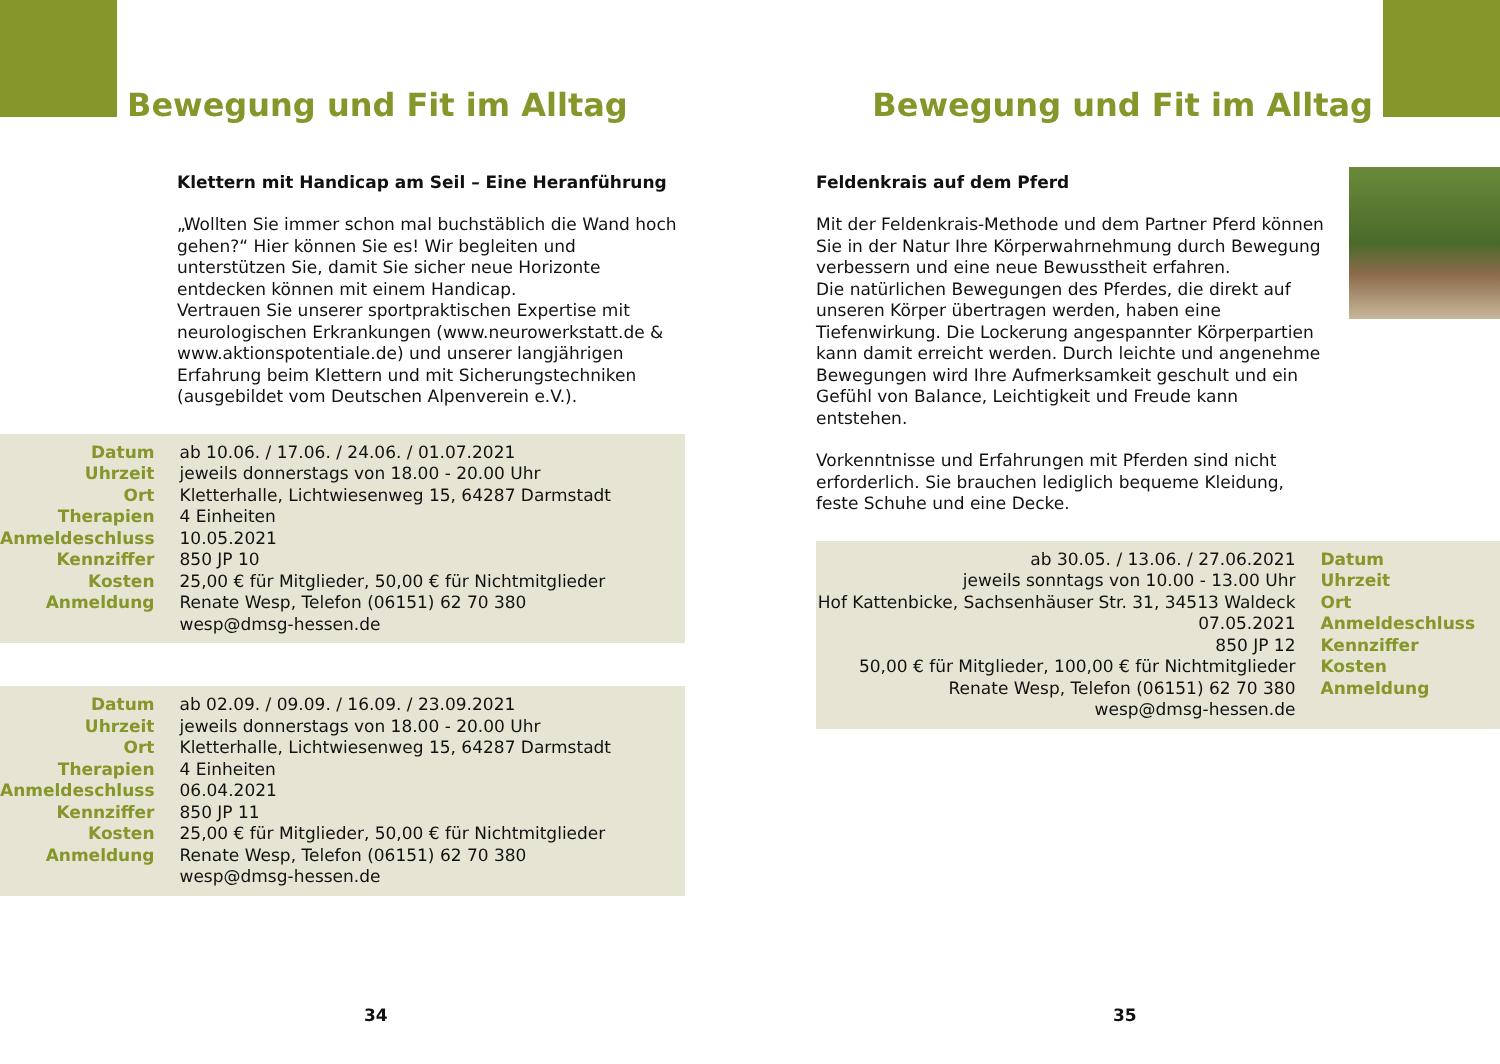Bewegung und Fit im Alltag
Klettern mit Handicap am Seil – Eine Heranführung
„Wollten Sie immer schon mal buchstäblich die Wand hoch gehen?“ Hier können Sie es! Wir begleiten und unterstützen Sie, damit Sie sicher neue Horizonte entdecken können mit einem Handicap.
Vertrauen Sie unserer sportpraktischen Expertise mit neurologischen Erkrankungen (www.neurowerkstatt.de & www.aktionspotentiale.de) und unserer langjährigen Erfahrung beim Klettern und mit Sicherungstechniken (ausgebildet vom Deutschen Alpenverein e.V.).
| Datum | ab 10.06. / 17.06. / 24.06. / 01.07.2021 |
| Uhrzeit | jeweils donnerstags von 18.00 - 20.00 Uhr |
| Ort | Kletterhalle, Lichtwiesenweg 15, 64287 Darmstadt |
| Therapien | 4 Einheiten |
| Anmeldeschluss | 10.05.2021 |
| Kennziffer | 850 JP 10 |
| Kosten | 25,00 € für Mitglieder, 50,00 € für Nichtmitglieder |
| Anmeldung | Renate Wesp, Telefon (06151) 62 70 380 wesp@dmsg-hessen.de |
| Datum | ab 02.09. / 09.09. / 16.09. / 23.09.2021 |
| Uhrzeit | jeweils donnerstags von 18.00 - 20.00 Uhr |
| Ort | Kletterhalle, Lichtwiesenweg 15, 64287 Darmstadt |
| Therapien | 4 Einheiten |
| Anmeldeschluss | 06.04.2021 |
| Kennziffer | 850 JP 11 |
| Kosten | 25,00 € für Mitglieder, 50,00 € für Nichtmitglieder |
| Anmeldung | Renate Wesp, Telefon (06151) 62 70 380 wesp@dmsg-hessen.de |
34
Bewegung und Fit im Alltag
Feldenkrais auf dem Pferd
Mit der Feldenkrais-Methode und dem Partner Pferd können Sie in der Natur Ihre Körperwahrnehmung durch Bewegung verbessern und eine neue Bewusstheit erfahren.
Die natürlichen Bewegungen des Pferdes, die direkt auf unseren Körper übertragen werden, haben eine Tiefenwirkung. Die Lockerung angespannter Körperpartien kann damit erreicht werden. Durch leichte und angenehme Bewegungen wird Ihre Aufmerksamkeit geschult und ein Gefühl von Balance, Leichtigkeit und Freude kann entstehen.
Vorkenntnisse und Erfahrungen mit Pferden sind nicht erforderlich. Sie brauchen lediglich bequeme Kleidung, feste Schuhe und eine Decke.
| ab 30.05. / 13.06. / 27.06.2021 | Datum |
| jeweils sonntags von 10.00 - 13.00 Uhr | Uhrzeit |
| Hof Kattenbicke, Sachsenhäuser Str. 31, 34513 Waldeck | Ort |
| 07.05.2021 | Anmeldeschluss |
| 850 JP 12 | Kennziffer |
| 50,00 € für Mitglieder, 100,00 € für Nichtmitglieder | Kosten |
| Renate Wesp, Telefon (06151) 62 70 380 wesp@dmsg-hessen.de | Anmeldung |
35